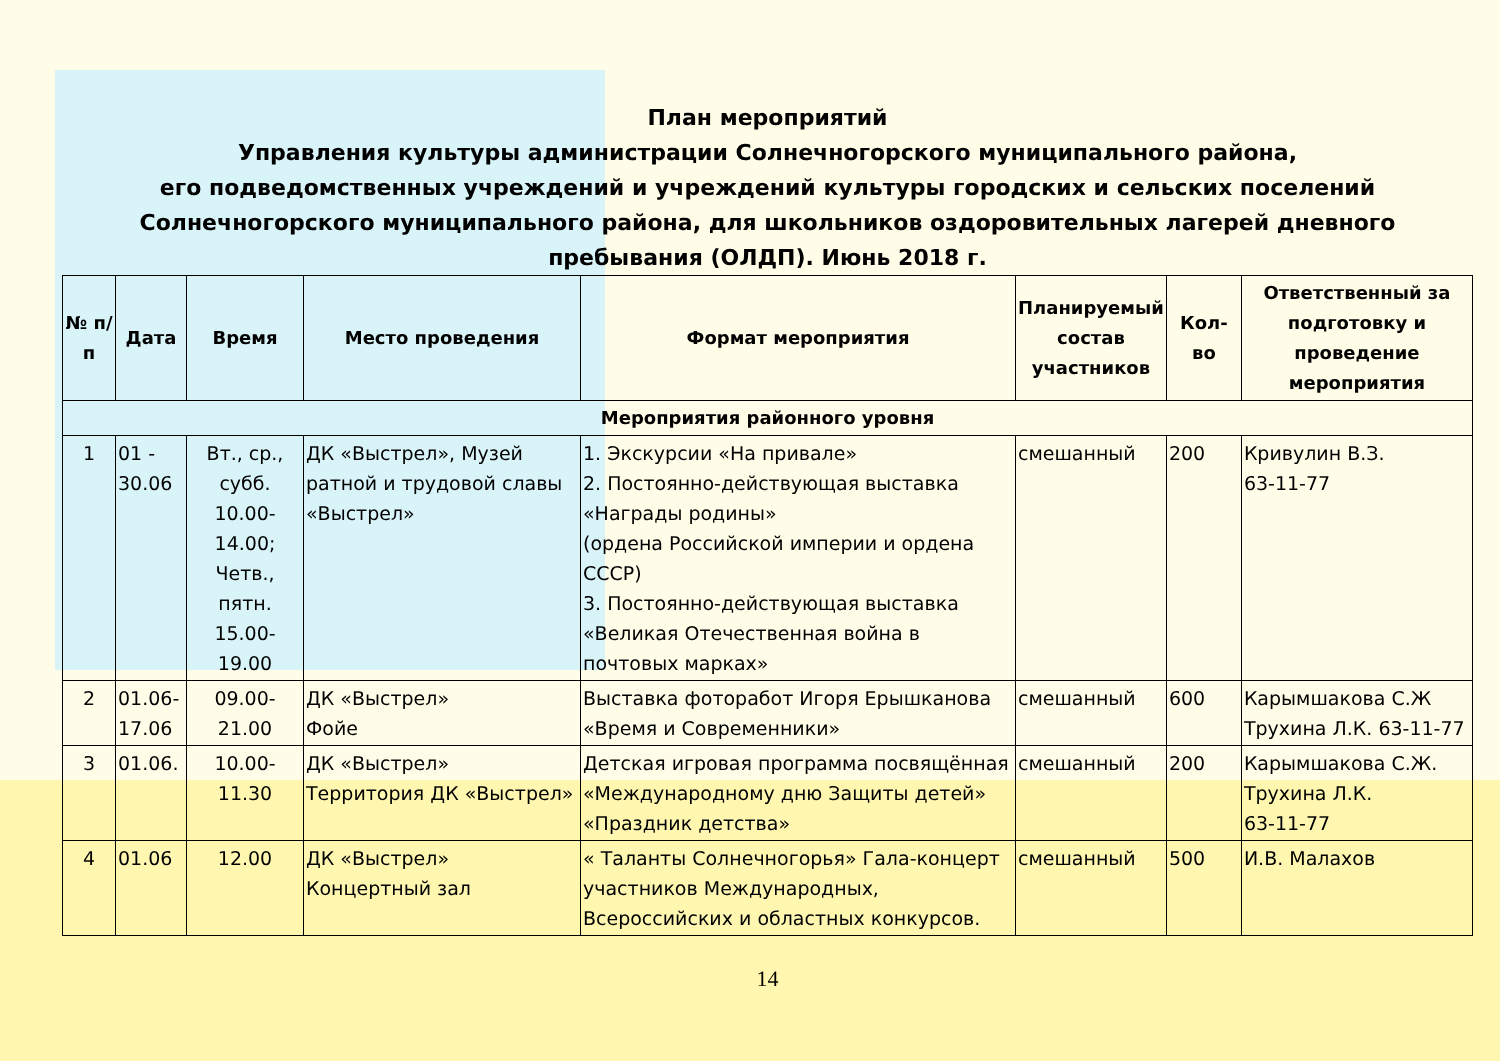План мероприятий
Управления культуры администрации Солнечногорского муниципального района,
его подведомственных учреждений и учреждений культуры городских и сельских поселений
Солнечногорского муниципального района, для школьников оздоровительных лагерей дневного
пребывания (ОЛДП). Июнь 2018 г.
| № п/п | Дата | Время | Место проведения | Формат мероприятия | Планируемый состав участников | Кол-во | Ответственный за подготовку и проведение мероприятия |
| --- | --- | --- | --- | --- | --- | --- | --- |
| Мероприятия районного уровня | | | | | | | |
| 1 | 01 - 30.06 | Вт., ср., субб. 10.00-14.00; Четв., пятн. 15.00-19.00 | ДК «Выстрел», Музей ратной и трудовой славы «Выстрел» | 1. Экскурсии «На привале» 2. Постоянно-действующая выставка «Награды родины» (ордена Российской империи и ордена СССР) 3. Постоянно-действующая выставка «Великая Отечественная война в почтовых марках» | смешанный | 200 | Кривулин В.З. 63-11-77 |
| 2 | 01.06-17.06 | 09.00-21.00 | ДК «Выстрел» Фойе | Выставка фоторабот Игоря Ерышканова «Время и Современники» | смешанный | 600 | Карымшакова С.Ж Трухина Л.К. 63-11-77 |
| 3 | 01.06. | 10.00-11.30 | ДК «Выстрел» Территория ДК «Выстрел» | Детская игровая программа посвящённая «Международному дню Защиты детей» «Праздник детства» | смешанный | 200 | Карымшакова С.Ж. Трухина Л.К. 63-11-77 |
| 4 | 01.06 | 12.00 | ДК «Выстрел» Концертный зал | « Таланты Солнечногорья» Гала-концерт участников Международных, Всероссийских и областных конкурсов. | смешанный | 500 | И.В. Малахов |
14